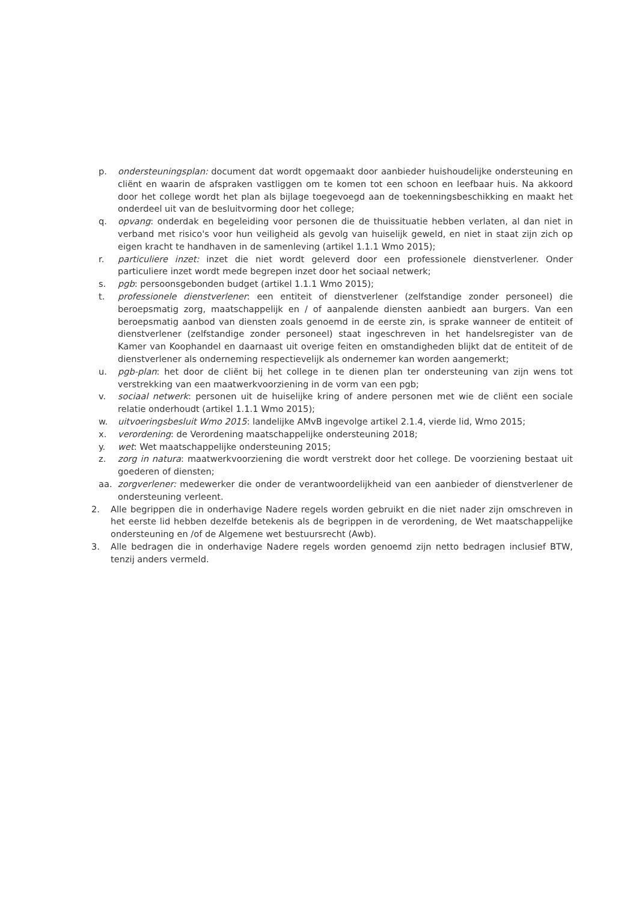p. ondersteuningsplan: document dat wordt opgemaakt door aanbieder huishoudelijke ondersteuning en cliënt en waarin de afspraken vastliggen om te komen tot een schoon en leefbaar huis. Na akkoord door het college wordt het plan als bijlage toegevoegd aan de toekenningsbeschikking en maakt het onderdeel uit van de besluitvorming door het college;
q. opvang: onderdak en begeleiding voor personen die de thuissituatie hebben verlaten, al dan niet in verband met risico's voor hun veiligheid als gevolg van huiselijk geweld, en niet in staat zijn zich op eigen kracht te handhaven in de samenleving (artikel 1.1.1 Wmo 2015);
r. particuliere inzet: inzet die niet wordt geleverd door een professionele dienstverlener. Onder particuliere inzet wordt mede begrepen inzet door het sociaal netwerk;
s. pgb: persoonsgebonden budget (artikel 1.1.1 Wmo 2015);
t. professionele dienstverlener: een entiteit of dienstverlener (zelfstandige zonder personeel) die beroepsmatig zorg, maatschappelijk en / of aanpalende diensten aanbiedt aan burgers. Van een beroepsmatig aanbod van diensten zoals genoemd in de eerste zin, is sprake wanneer de entiteit of dienstverlener (zelfstandige zonder personeel) staat ingeschreven in het handelsregister van de Kamer van Koophandel en daarnaast uit overige feiten en omstandigheden blijkt dat de entiteit of de dienstverlener als onderneming respectievelijk als ondernemer kan worden aangemerkt;
u. pgb-plan: het door de cliënt bij het college in te dienen plan ter ondersteuning van zijn wens tot verstrekking van een maatwerkvoorziening in de vorm van een pgb;
v. sociaal netwerk: personen uit de huiselijke kring of andere personen met wie de cliënt een sociale relatie onderhoudt (artikel 1.1.1 Wmo 2015);
w. uitvoeringsbesluit Wmo 2015: landelijke AMvB ingevolge artikel 2.1.4, vierde lid, Wmo 2015;
x. verordening: de Verordening maatschappelijke ondersteuning 2018;
y. wet: Wet maatschappelijke ondersteuning 2015;
z. zorg in natura: maatwerkvoorziening die wordt verstrekt door het college. De voorziening bestaat uit goederen of diensten;
aa. zorgverlener: medewerker die onder de verantwoordelijkheid van een aanbieder of dienstverlener de ondersteuning verleent.
2. Alle begrippen die in onderhavige Nadere regels worden gebruikt en die niet nader zijn omschreven in het eerste lid hebben dezelfde betekenis als de begrippen in de verordening, de Wet maatschappelijke ondersteuning en /of de Algemene wet bestuursrecht (Awb).
3. Alle bedragen die in onderhavige Nadere regels worden genoemd zijn netto bedragen inclusief BTW, tenzij anders vermeld.